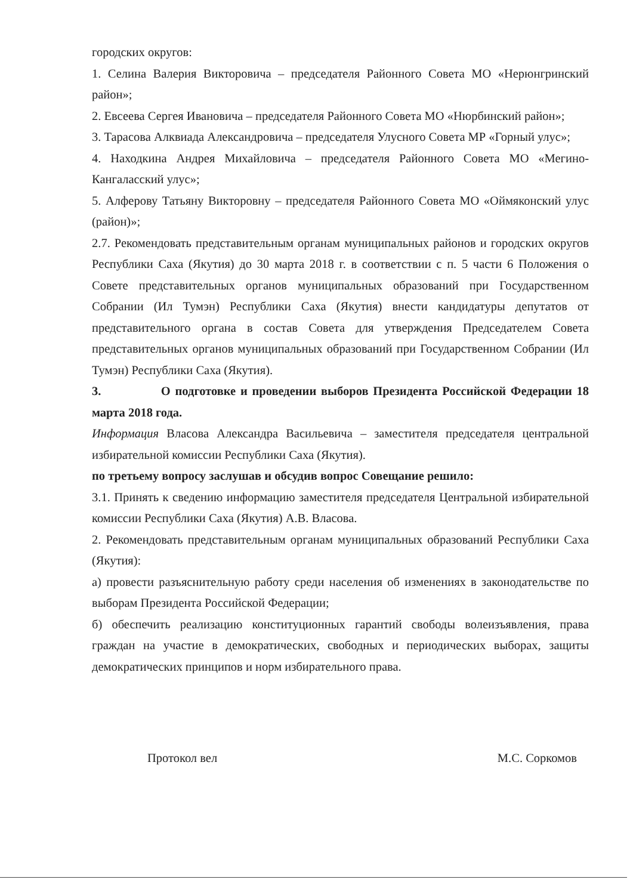городских округов:
1. Селина Валерия Викторовича – председателя Районного Совета МО «Нерюнгринский район»;
2. Евсеева Сергея Ивановича – председателя Районного Совета МО «Нюрбинский район»;
3. Тарасова Алквиада Александровича – председателя Улусного Совета МР «Горный улус»;
4. Находкина Андрея Михайловича – председателя Районного Совета МО «Мегино-Кангаласский улус»;
5. Алферову Татьяну Викторовну – председателя Районного Совета МО «Оймяконский улус (район)»;
2.7. Рекомендовать представительным органам муниципальных районов и городских округов Республики Саха (Якутия) до 30 марта 2018 г. в соответствии с п. 5 части 6 Положения о Совете представительных органов муниципальных образований при Государственном Собрании (Ил Тумэн) Республики Саха (Якутия) внести кандидатуры депутатов от представительного органа в состав Совета для утверждения Председателем Совета представительных органов муниципальных образований при Государственном Собрании (Ил Тумэн) Республики Саха (Якутия).
3. О подготовке и проведении выборов Президента Российской Федерации 18 марта 2018 года.
Информация Власова Александра Васильевича – заместителя председателя центральной избирательной комиссии Республики Саха (Якутия).
по третьему вопросу заслушав и обсудив вопрос Совещание решило:
3.1. Принять к сведению информацию заместителя председателя Центральной избирательной комиссии Республики Саха (Якутия) А.В. Власова.
2. Рекомендовать представительным органам муниципальных образований Республики Саха (Якутия):
а) провести разъяснительную работу среди населения об изменениях в законодательстве по выборам Президента Российской Федерации;
б) обеспечить реализацию конституционных гарантий свободы волеизъявления, права граждан на участие в демократических, свободных и периодических выборах, защиты демократических принципов и норм избирательного права.
Протокол вел М.С. Соркомов